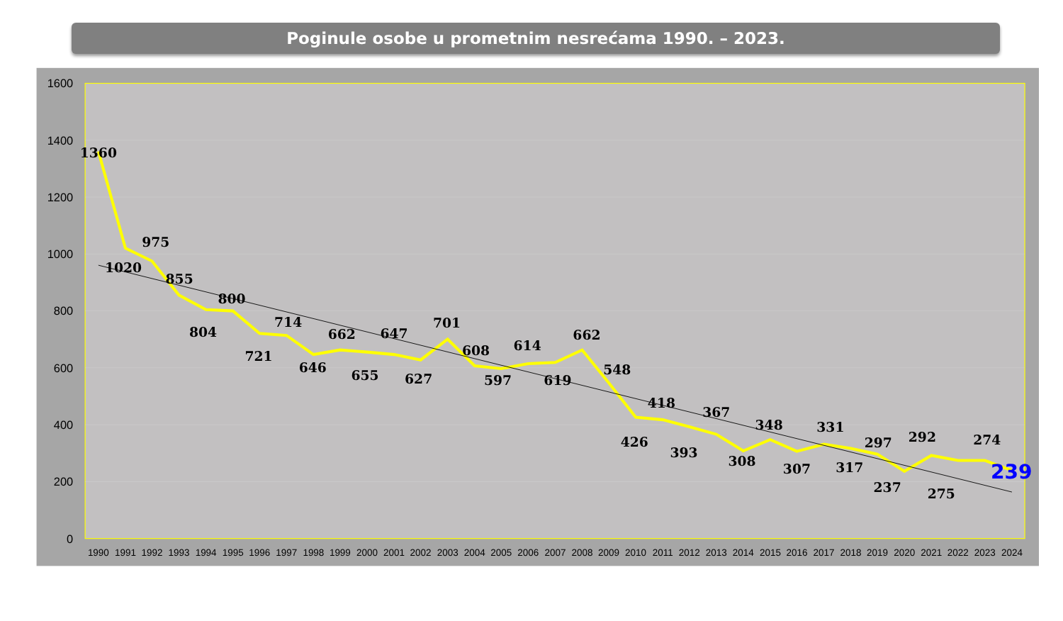Poginule osobe u prometnim nesrećama 1990. – 2023.
1600
1400
1200
1000
800
600
400
200
0
1990
1991
1992
1993
1994
1995
1996
1997
1998
1999
2000
2001
2002
2003
2004
2005
2006
2007
2008
2009
2010
2011
2012
2013
2014
2015
2016
2017
2018
2019
2020
2021
2022
2023
2024
1360
1020
975
855
804
800
721
714
646
662
655
647
627
701
608
597
614
619
662
548
426
418
393
367
308
348
307
331
317
297
237
292
275
274
239